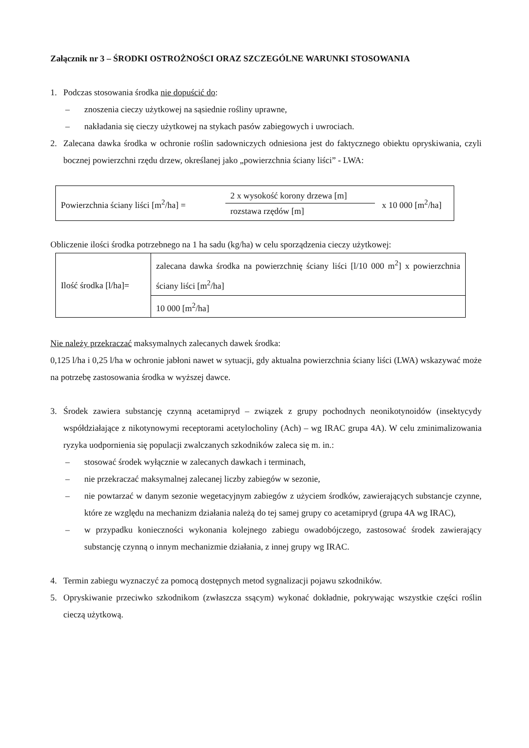Załącznik nr 3 – ŚRODKI OSTROŻNOŚCI ORAZ SZCZEGÓLNE WARUNKI STOSOWANIA
1. Podczas stosowania środka nie dopuścić do:
– znoszenia cieczy użytkowej na sąsiednie rośliny uprawne,
– nakładania się cieczy użytkowej na stykach pasów zabiegowych i uwrociach.
2. Zalecana dawka środka w ochronie roślin sadowniczych odniesiona jest do faktycznego obiektu opryskiwania, czyli bocznej powierzchni rzędu drzew, określanej jako „powierzchnia ściany liści” - LWA:
| Powierzchnia ściany liści [m<sup>2</sup>/ha] = 2 x wysokość korony drzewa [m] rozstawa rzędów [m] x 10 000 [m<sup>2</sup>/ha] |
Obliczenie ilości środka potrzebnego na 1 ha sadu (kg/ha) w celu sporządzenia cieczy użytkowej:
| Ilość środka [l/ha]= | zalecana dawka środka na powierzchnię ściany liści [l/10 000 m<sup>2</sup>] x powierzchnia ściany liści [m<sup>2</sup>/ha] |
| | 10 000 [m<sup>2</sup>/ha] |
Nie należy przekraczać maksymalnych zalecanych dawek środka:
0,125 l/ha i 0,25 l/ha w ochronie jabłoni nawet w sytuacji, gdy aktualna powierzchnia ściany liści (LWA) wskazywać może na potrzebę zastosowania środka w wyższej dawce.
3. Środek zawiera substancję czynną acetamipryd – związek z grupy pochodnych neonikotynoidów (insektycydy współdziałające z nikotynowymi receptorami acetylocholiny (Ach) – wg IRAC grupa 4A). W celu zminimalizowania ryzyka uodpornienia się populacji zwalczanych szkodników zaleca się m. in.:
– stosować środek wyłącznie w zalecanych dawkach i terminach,
– nie przekraczać maksymalnej zalecanej liczby zabiegów w sezonie,
– nie powtarzać w danym sezonie wegetacyjnym zabiegów z użyciem środków, zawierających substancje czynne, które ze względu na mechanizm działania należą do tej samej grupy co acetamipryd (grupa 4A wg IRAC),
– w przypadku konieczności wykonania kolejnego zabiegu owadobójczego, zastosować środek zawierający substancję czynną o innym mechanizmie działania, z innej grupy wg IRAC.
4. Termin zabiegu wyznaczyć za pomocą dostępnych metod sygnalizacji pojawu szkodników.
5. Opryskiwanie przeciwko szkodnikom (zwłaszcza ssącym) wykonać dokładnie, pokrywając wszystkie części roślin cieczą użytkową.